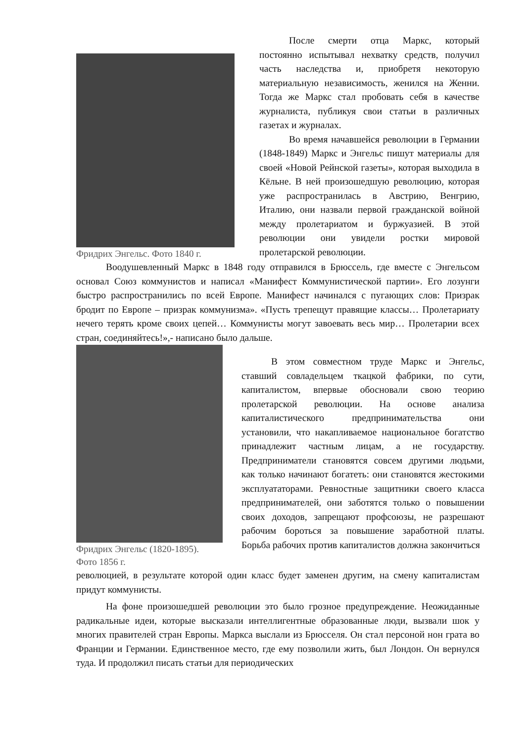Фридрих Энгельс. Фото 1840 г.
После смерти отца Маркс, который постоянно испытывал нехватку средств, получил часть наследства и, приобретя некоторую материальную независимость, женился на Женни. Тогда же Маркс стал пробовать себя в качестве журналиста, публикуя свои статьи в различных газетах и журналах.
Во время начавшейся революции в Германии (1848-1849) Маркс и Энгельс пишут материалы для своей «Новой Рейнской газеты», которая выходила в Кёльне. В ней произошедшую революцию, которая уже распространилась в Австрию, Венгрию, Италию, они назвали первой гражданской войной между пролетариатом и буржуазией. В этой революции они увидели ростки мировой пролетарской революции.
Воодушевленный Маркс в 1848 году отправился в Брюссель, где вместе с Энгельсом основал Союз коммунистов и написал «Манифест Коммунистической партии». Его лозунги быстро распространились по всей Европе. Манифест начинался с пугающих слов: Призрак бродит по Европе – призрак коммунизма». «Пусть трепещут правящие классы… Пролетариату нечего терять кроме своих цепей… Коммунисты могут завоевать весь мир… Пролетарии всех стран, соединяйтесь!»,- написано было дальше.
Фридрих Энгельс (1820-1895).
Фото 1856 г.
В этом совместном труде Маркс и Энгельс, ставший совладельцем ткацкой фабрики, по сути, капиталистом, впервые обосновали свою теорию пролетарской революции. На основе анализа капиталистического предпринимательства они установили, что накапливаемое национальное богатство принадлежит частным лицам, а не государству. Предприниматели становятся совсем другими людьми, как только начинают богатеть: они становятся жестокими эксплуататорами. Ревностные защитники своего класса предпринимателей, они заботятся только о повышении своих доходов, запрещают профсоюзы, не разрешают рабочим бороться за повышение заработной платы. Борьба рабочих против капиталистов должна закончиться
революцией, в результате которой один класс будет заменен другим, на смену капиталистам придут коммунисты.
На фоне произошедшей революции это было грозное предупреждение. Неожиданные радикальные идеи, которые высказали интеллигентные образованные люди, вызвали шок у многих правителей стран Европы. Маркса выслали из Брюсселя. Он стал персоной нон грата во Франции и Германии. Единственное место, где ему позволили жить, был Лондон. Он вернулся туда. И продолжил писать статьи для периодических